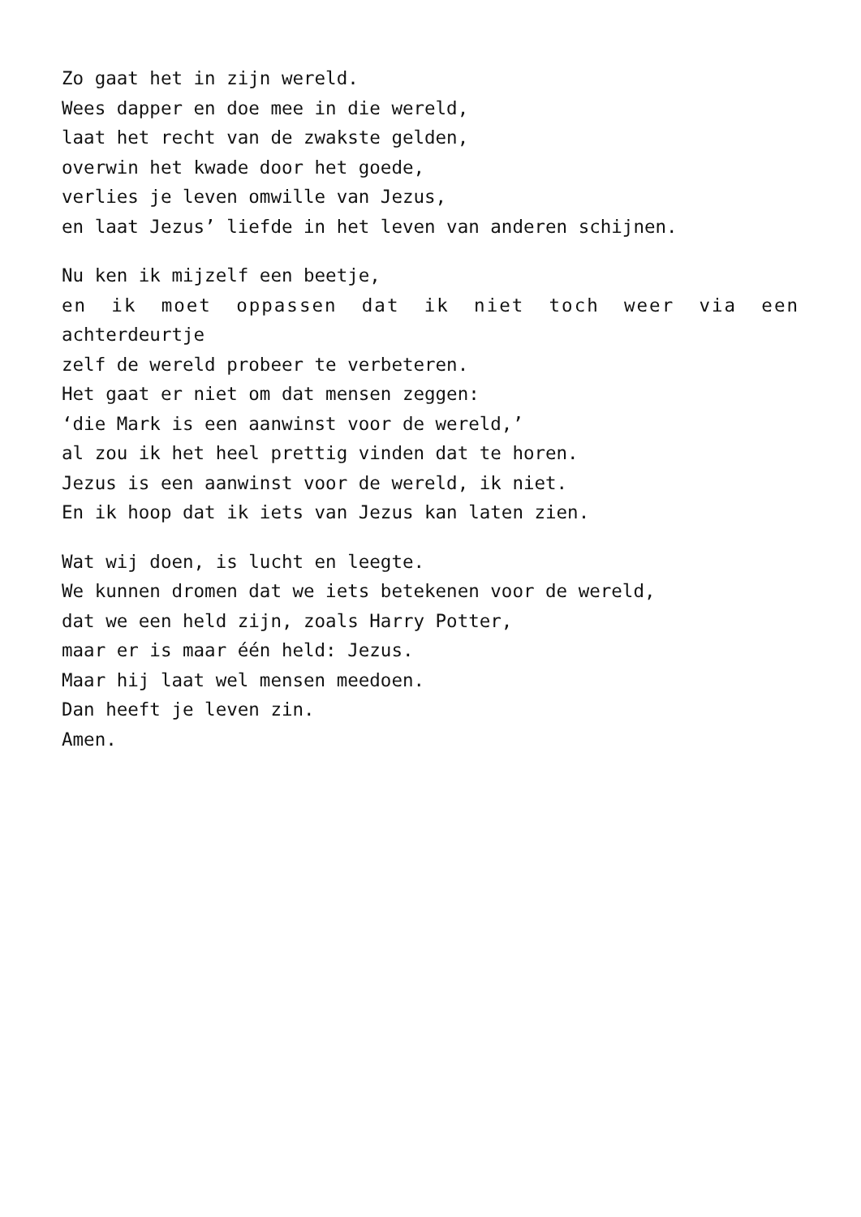Zo gaat het in zijn wereld.
Wees dapper en doe mee in die wereld,
laat het recht van de zwakste gelden,
overwin het kwade door het goede,
verlies je leven omwille van Jezus,
en laat Jezus’ liefde in het leven van anderen schijnen.
Nu ken ik mijzelf een beetje,
en ik moet oppassen dat ik niet toch weer via een
achterdeurtje
zelf de wereld probeer te verbeteren.
Het gaat er niet om dat mensen zeggen:
‘die Mark is een aanwinst voor de wereld,’
al zou ik het heel prettig vinden dat te horen.
Jezus is een aanwinst voor de wereld, ik niet.
En ik hoop dat ik iets van Jezus kan laten zien.
Wat wij doen, is lucht en leegte.
We kunnen dromen dat we iets betekenen voor de wereld,
dat we een held zijn, zoals Harry Potter,
maar er is maar één held: Jezus.
Maar hij laat wel mensen meedoen.
Dan heeft je leven zin.
Amen.